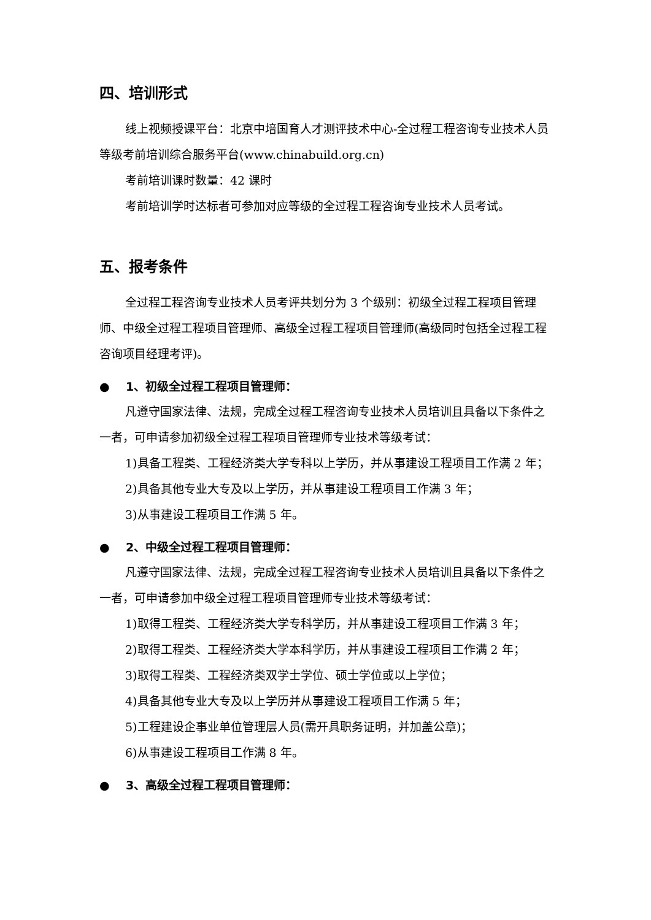四、培训形式
线上视频授课平台：北京中培国育人才测评技术中心-全过程工程咨询专业技术人员等级考前培训综合服务平台(www.chinabuild.org.cn)
考前培训课时数量：42 课时
考前培训学时达标者可参加对应等级的全过程工程咨询专业技术人员考试。
五、报考条件
全过程工程咨询专业技术人员考评共划分为 3 个级别：初级全过程工程项目管理师、中级全过程工程项目管理师、高级全过程工程项目管理师(高级同时包括全过程工程咨询项目经理考评)。
● 1、初级全过程工程项目管理师：
凡遵守国家法律、法规，完成全过程工程咨询专业技术人员培训且具备以下条件之一者，可申请参加初级全过程工程项目管理师专业技术等级考试：
1)具备工程类、工程经济类大学专科以上学历，并从事建设工程项目工作满 2 年；
2)具备其他专业大专及以上学历，并从事建设工程项目工作满 3 年；
3)从事建设工程项目工作满 5 年。
● 2、中级全过程工程项目管理师：
凡遵守国家法律、法规，完成全过程工程咨询专业技术人员培训且具备以下条件之一者，可申请参加中级全过程工程项目管理师专业技术等级考试：
1)取得工程类、工程经济类大学专科学历，并从事建设工程项目工作满 3 年；
2)取得工程类、工程经济类大学本科学历，并从事建设工程项目工作满 2 年；
3)取得工程类、工程经济类双学士学位、硕士学位或以上学位；
4)具备其他专业大专及以上学历并从事建设工程项目工作满 5 年；
5)工程建设企事业单位管理层人员(需开具职务证明，并加盖公章)；
6)从事建设工程项目工作满 8 年。
● 3、高级全过程工程项目管理师：